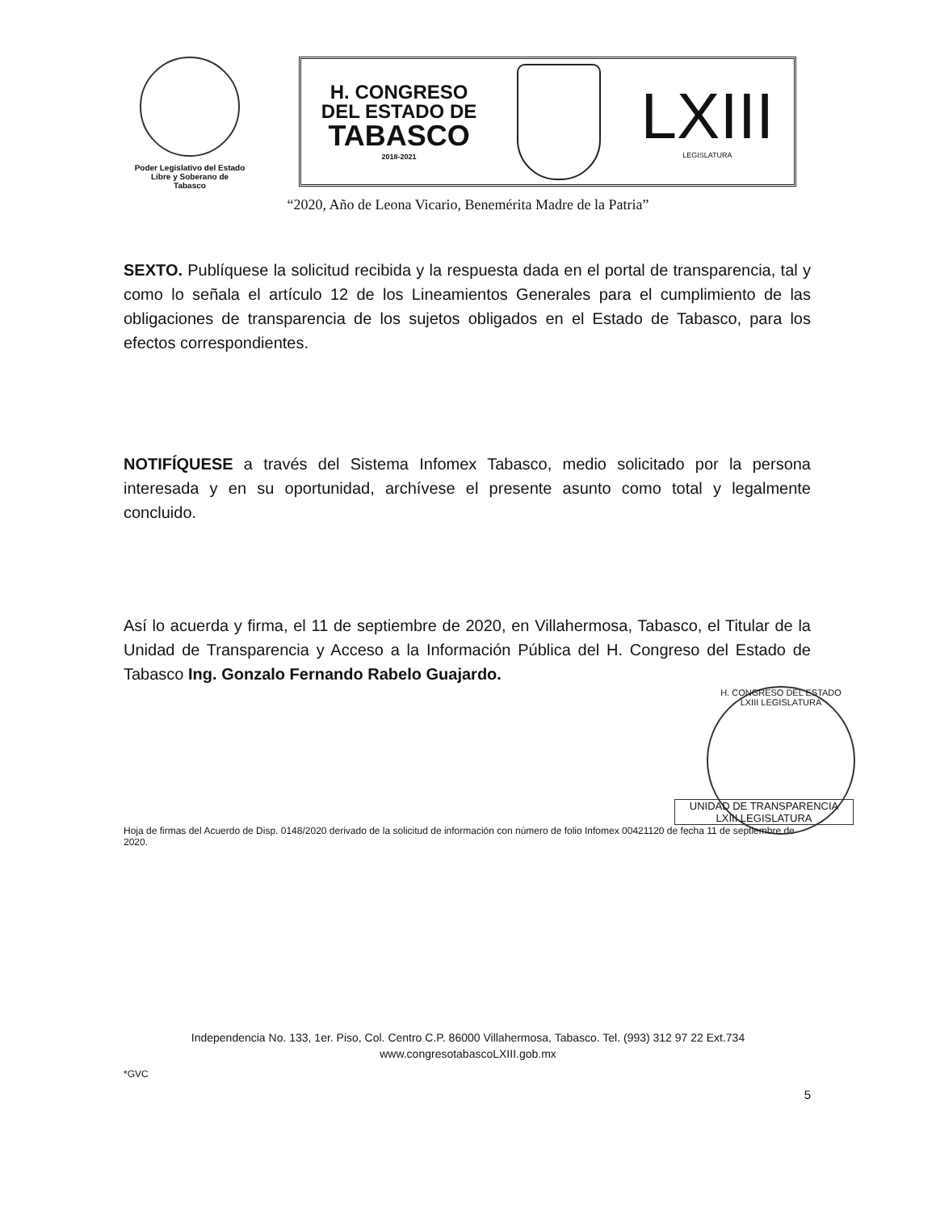Poder Legislativo del Estado
Libre y Soberano de
Tabasco
H. CONGRESO
DEL ESTADO DE
TABASCO
2018-2021
LXIII
LEGISLATURA
“2020, Año de Leona Vicario, Benemérita Madre de la Patria”
SEXTO. Publíquese la solicitud recibida y la respuesta dada en el portal de transparencia, tal y como lo señala el artículo 12 de los Lineamientos Generales para el cumplimiento de las obligaciones de transparencia de los sujetos obligados en el Estado de Tabasco, para los efectos correspondientes.
NOTIFÍQUESE a través del Sistema Infomex Tabasco, medio solicitado por la persona interesada y en su oportunidad, archívese el presente asunto como total y legalmente concluido.
Así lo acuerda y firma, el 11 de septiembre de 2020, en Villahermosa, Tabasco, el Titular de la Unidad de Transparencia y Acceso a la Información Pública del H. Congreso del Estado de Tabasco Ing. Gonzalo Fernando Rabelo Guajardo.
H. CONGRESO DEL ESTADO
LXIII LEGISLATURA
UNIDAD DE TRANSPARENCIA
LXIII LEGISLATURA
Hoja de firmas del Acuerdo de Disp. 0148/2020 derivado de la solicitud de información con número de folio Infomex 00421120 de fecha 11 de septiembre de 2020.
Independencia No. 133, 1er. Piso, Col. Centro C.P. 86000 Villahermosa, Tabasco. Tel. (993) 312 97 22 Ext.734
www.congresotabascoLXIII.gob.mx
*GVC
5